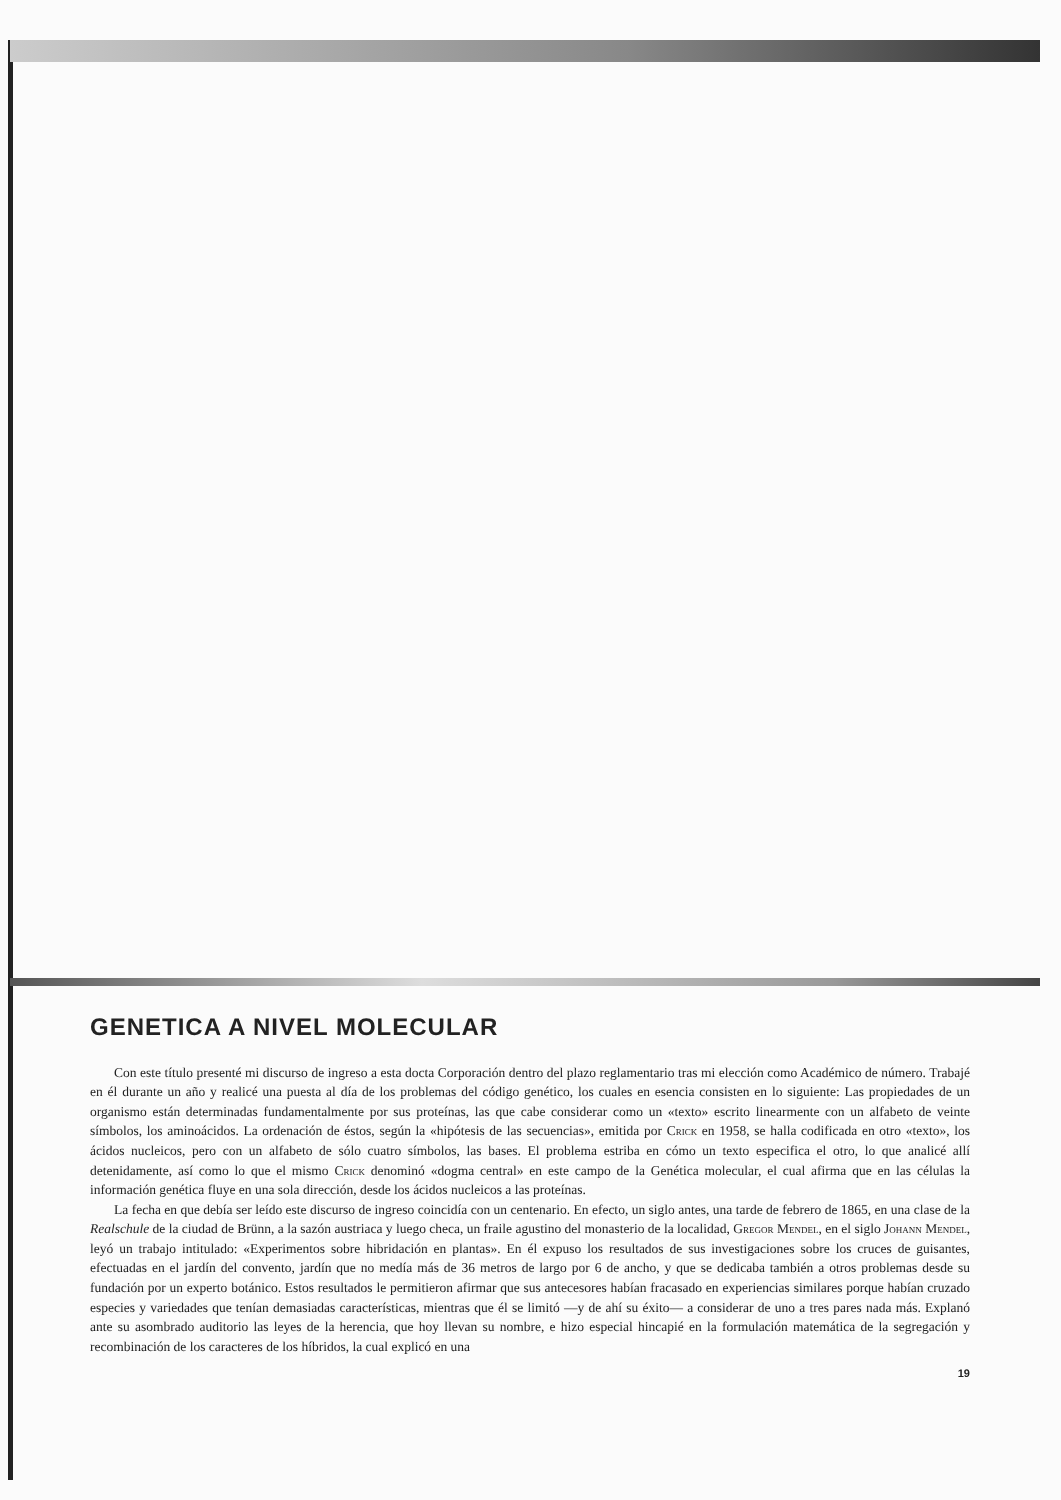GENETICA A NIVEL MOLECULAR
Con este título presenté mi discurso de ingreso a esta docta Corporación dentro del plazo reglamentario tras mi elección como Académico de número. Trabajé en él durante un año y realicé una puesta al día de los problemas del código genético, los cuales en esencia consisten en lo siguiente: Las propiedades de un organismo están determinadas fundamentalmente por sus proteínas, las que cabe considerar como un «texto» escrito linearmente con un alfabeto de veinte símbolos, los aminoácidos. La ordenación de éstos, según la «hipótesis de las secuencias», emitida por Crick en 1958, se halla codificada en otro «texto», los ácidos nucleicos, pero con un alfabeto de sólo cuatro símbolos, las bases. El problema estriba en cómo un texto especifica el otro, lo que analicé allí detenidamente, así como lo que el mismo Crick denominó «dogma central» en este campo de la Genética molecular, el cual afirma que en las células la información genética fluye en una sola dirección, desde los ácidos nucleicos a las proteínas.
La fecha en que debía ser leído este discurso de ingreso coincidía con un centenario. En efecto, un siglo antes, una tarde de febrero de 1865, en una clase de la Realschule de la ciudad de Brünn, a la sazón austriaca y luego checa, un fraile agustino del monasterio de la localidad, Gregor Mendel, en el siglo Johann Mendel, leyó un trabajo intitulado: «Experimentos sobre hibridación en plantas». En él expuso los resultados de sus investigaciones sobre los cruces de guisantes, efectuadas en el jardín del convento, jardín que no medía más de 36 metros de largo por 6 de ancho, y que se dedicaba también a otros problemas desde su fundación por un experto botánico. Estos resultados le permitieron afirmar que sus antecesores habían fracasado en experiencias similares porque habían cruzado especies y variedades que tenían demasiadas características, mientras que él se limitó —y de ahí su éxito— a considerar de uno a tres pares nada más. Explanó ante su asombrado auditorio las leyes de la herencia, que hoy llevan su nombre, e hizo especial hincapié en la formulación matemática de la segregación y recombinación de los caracteres de los híbridos, la cual explicó en una
19